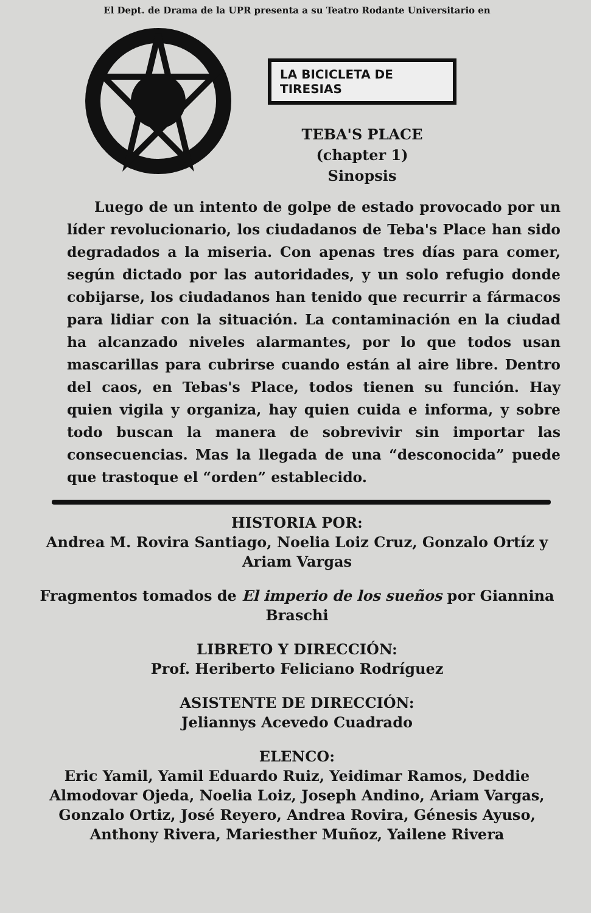El Dept. de Drama de la UPR presenta a su Teatro Rodante Universitario en
LA BICICLETA DE TIRESIAS
TEBA'S PLACE
(chapter 1)
Sinopsis
Luego de un intento de golpe de estado provocado por un líder revolucionario, los ciudadanos de Teba's Place han sido degradados a la miseria. Con apenas tres días para comer, según dictado por las autoridades, y un solo refugio donde cobijarse, los ciudadanos han tenido que recurrir a fármacos para lidiar con la situación. La contaminación en la ciudad ha alcanzado niveles alarmantes, por lo que todos usan mascarillas para cubrirse cuando están al aire libre. Dentro del caos, en Tebas's Place, todos tienen su función. Hay quien vigila y organiza, hay quien cuida e informa, y sobre todo buscan la manera de sobrevivir sin importar las consecuencias. Mas la llegada de una “desconocida” puede que trastoque el “orden” establecido.
HISTORIA POR:
Andrea M. Rovira Santiago, Noelia Loiz Cruz, Gonzalo Ortíz y Ariam Vargas
Fragmentos tomados de El imperio de los sueños por Giannina Braschi
LIBRETO Y DIRECCIÓN:
Prof. Heriberto Feliciano Rodríguez
ASISTENTE DE DIRECCIÓN:
Jeliannys Acevedo Cuadrado
ELENCO:
Eric Yamil, Yamil Eduardo Ruiz, Yeidimar Ramos, Deddie Almodovar Ojeda, Noelia Loiz, Joseph Andino, Ariam Vargas, Gonzalo Ortiz, José Reyero, Andrea Rovira, Génesis Ayuso, Anthony Rivera, Mariesther Muñoz, Yailene Rivera